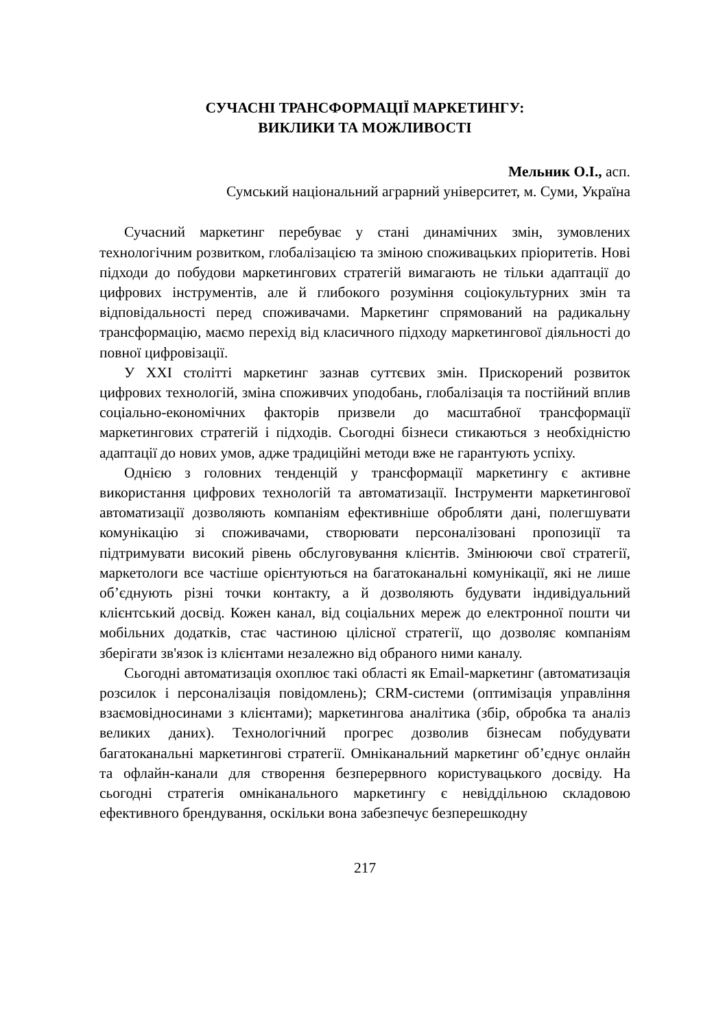СУЧАСНІ ТРАНСФОРМАЦІЇ МАРКЕТИНГУ:
ВИКЛИКИ ТА МОЖЛИВОСТІ
Мельник О.І., асп.
Сумський національний аграрний університет, м. Суми, Україна
Сучасний маркетинг перебуває у стані динамічних змін, зумовлених технологічним розвитком, глобалізацією та зміною споживацьких пріоритетів. Нові підходи до побудови маркетингових стратегій вимагають не тільки адаптації до цифрових інструментів, але й глибокого розуміння соціокультурних змін та відповідальності перед споживачами. Маркетинг спрямований на радикальну трансформацію, маємо перехід від класичного підходу маркетингової діяльності до повної цифровізації.
У XXI столітті маркетинг зазнав суттєвих змін. Прискорений розвиток цифрових технологій, зміна споживчих уподобань, глобалізація та постійний вплив соціально-економічних факторів призвели до масштабної трансформації маркетингових стратегій і підходів. Сьогодні бізнеси стикаються з необхідністю адаптації до нових умов, адже традиційні методи вже не гарантують успіху.
Однією з головних тенденцій у трансформації маркетингу є активне використання цифрових технологій та автоматизації. Інструменти маркетингової автоматизації дозволяють компаніям ефективніше обробляти дані, полегшувати комунікацію зі споживачами, створювати персоналізовані пропозиції та підтримувати високий рівень обслуговування клієнтів. Змінюючи свої стратегії, маркетологи все частіше орієнтуються на багатоканальні комунікації, які не лише об’єднують різні точки контакту, а й дозволяють будувати індивідуальний клієнтський досвід. Кожен канал, від соціальних мереж до електронної пошти чи мобільних додатків, стає частиною цілісної стратегії, що дозволяє компаніям зберігати зв'язок із клієнтами незалежно від обраного ними каналу.
Сьогодні автоматизація охоплює такі області як Email-маркетинг (автоматизація розсилок і персоналізація повідомлень); CRM-системи (оптимізація управління взаємовідносинами з клієнтами); маркетингова аналітика (збір, обробка та аналіз великих даних). Технологічний прогрес дозволив бізнесам побудувати багатоканальні маркетингові стратегії. Омніканальний маркетинг об’єднує онлайн та офлайн-канали для створення безперервного користувацького досвіду. На сьогодні стратегія омніканального маркетингу є невіддільною складовою ефективного брендування, оскільки вона забезпечує безперешкодну
217